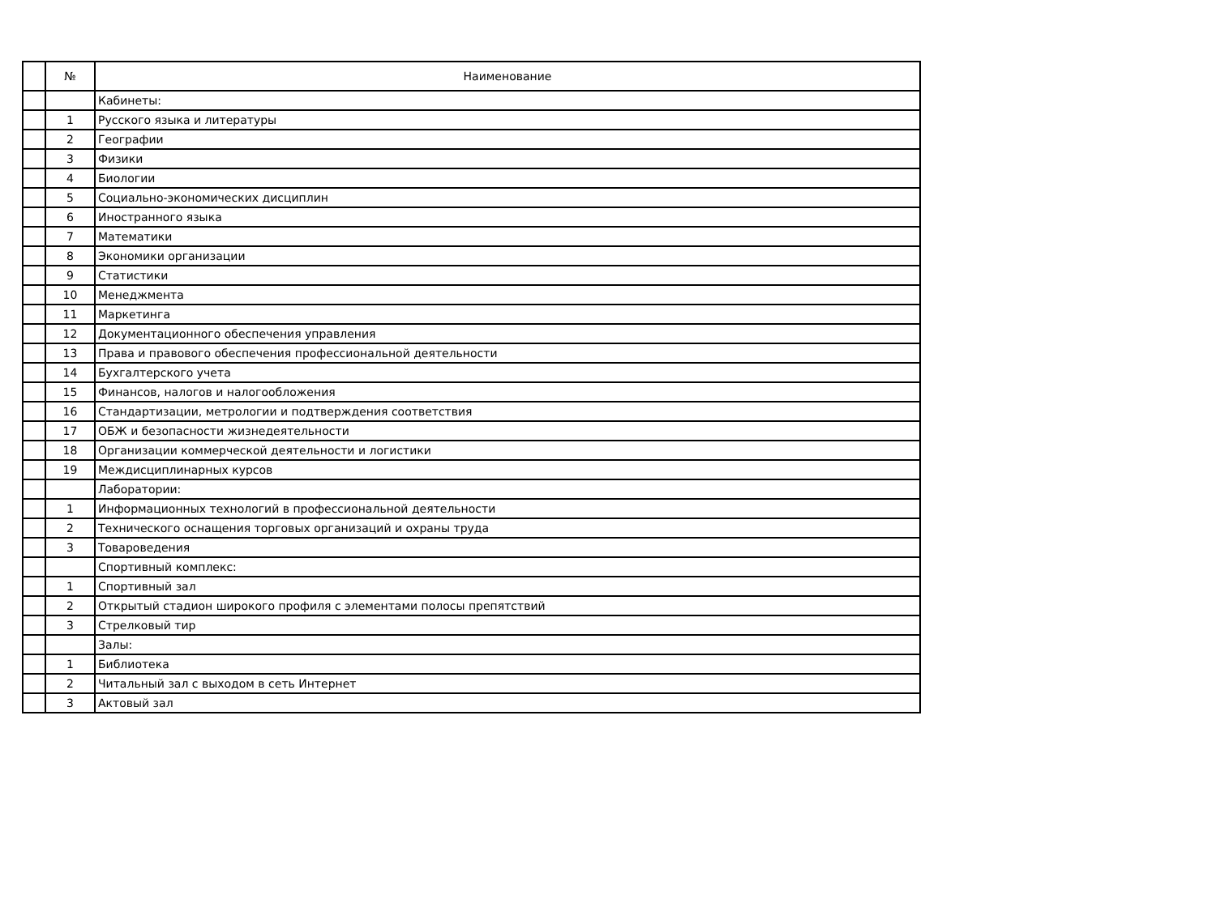| | № | Наименование |
| --- | --- | --- |
| | | Кабинеты: |
| | 1 | Русского языка и литературы |
| | 2 | Географии |
| | 3 | Физики |
| | 4 | Биологии |
| | 5 | Социально-экономических дисциплин |
| | 6 | Иностранного языка |
| | 7 | Математики |
| | 8 | Экономики организации |
| | 9 | Статистики |
| | 10 | Менеджмента |
| | 11 | Маркетинга |
| | 12 | Документационного обеспечения управления |
| | 13 | Права и правового обеспечения профессиональной деятельности |
| | 14 | Бухгалтерского учета |
| | 15 | Финансов, налогов и налогообложения |
| | 16 | Стандартизации, метрологии и подтверждения соответствия |
| | 17 | ОБЖ и безопасности жизнедеятельности |
| | 18 | Организации коммерческой деятельности и логистики |
| | 19 | Междисциплинарных курсов |
| | | Лаборатории: |
| | 1 | Информационных технологий в профессиональной деятельности |
| | 2 | Технического оснащения торговых организаций и охраны труда |
| | 3 | Товароведения |
| | | Спортивный комплекс: |
| | 1 | Спортивный зал |
| | 2 | Открытый стадион широкого профиля с элементами полосы препятствий |
| | 3 | Стрелковый тир |
| | | Залы: |
| | 1 | Библиотека |
| | 2 | Читальный зал с выходом в сеть Интернет |
| | 3 | Актовый зал |